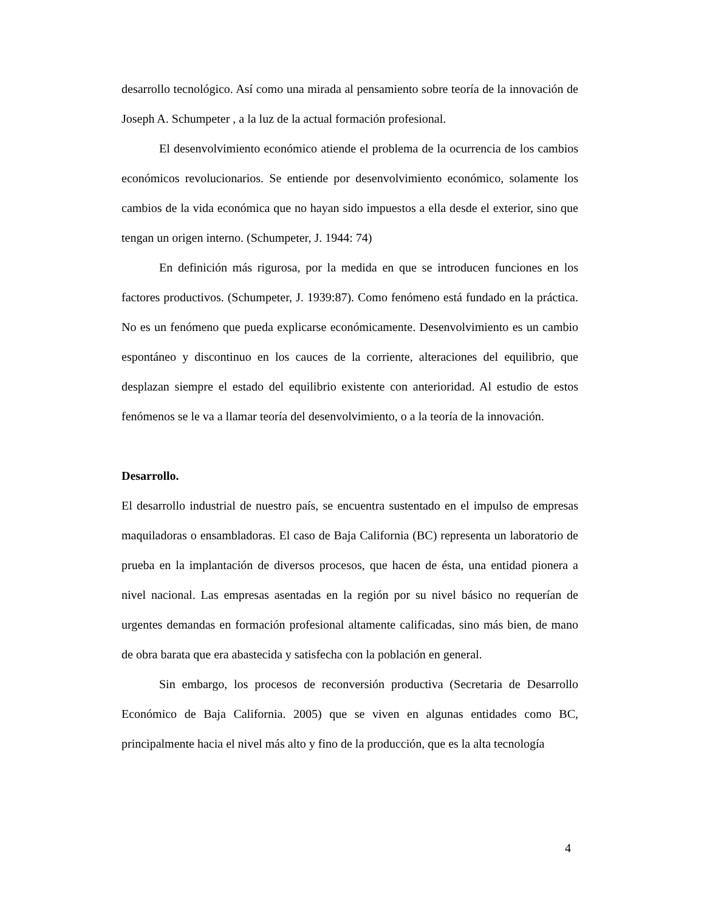desarrollo tecnológico. Así como una mirada al pensamiento sobre teoría de la innovación de Joseph A. Schumpeter , a la luz de la actual formación profesional.
El desenvolvimiento económico atiende el problema de la ocurrencia de los cambios económicos revolucionarios. Se entiende por desenvolvimiento económico, solamente los cambios de la vida económica que no hayan sido impuestos a ella desde el exterior, sino que tengan un origen interno. (Schumpeter, J. 1944: 74)
En definición más rigurosa, por la medida en que se introducen funciones en los factores productivos. (Schumpeter, J. 1939:87). Como fenómeno está fundado en la práctica. No es un fenómeno que pueda explicarse económicamente. Desenvolvimiento es un cambio espontáneo y discontinuo en los cauces de la corriente, alteraciones del equilibrio, que desplazan siempre el estado del equilibrio existente con anterioridad. Al estudio de estos fenómenos se le va a llamar teoría del desenvolvimiento, o a la teoría de la innovación.
Desarrollo.
El desarrollo industrial de nuestro país, se encuentra sustentado en el impulso de empresas maquiladoras o ensambladoras. El caso de Baja California (BC) representa un laboratorio de prueba en la implantación de diversos procesos, que hacen de ésta, una entidad pionera a nivel nacional. Las empresas asentadas en la región por su nivel básico no requerían de urgentes demandas en formación profesional altamente calificadas, sino más bien, de mano de obra barata que era abastecida y satisfecha con la población en general.
Sin embargo, los procesos de reconversión productiva (Secretaria de Desarrollo Económico de Baja California. 2005) que se viven en algunas entidades como BC, principalmente hacia el nivel más alto y fino de la producción, que es la alta tecnología
4